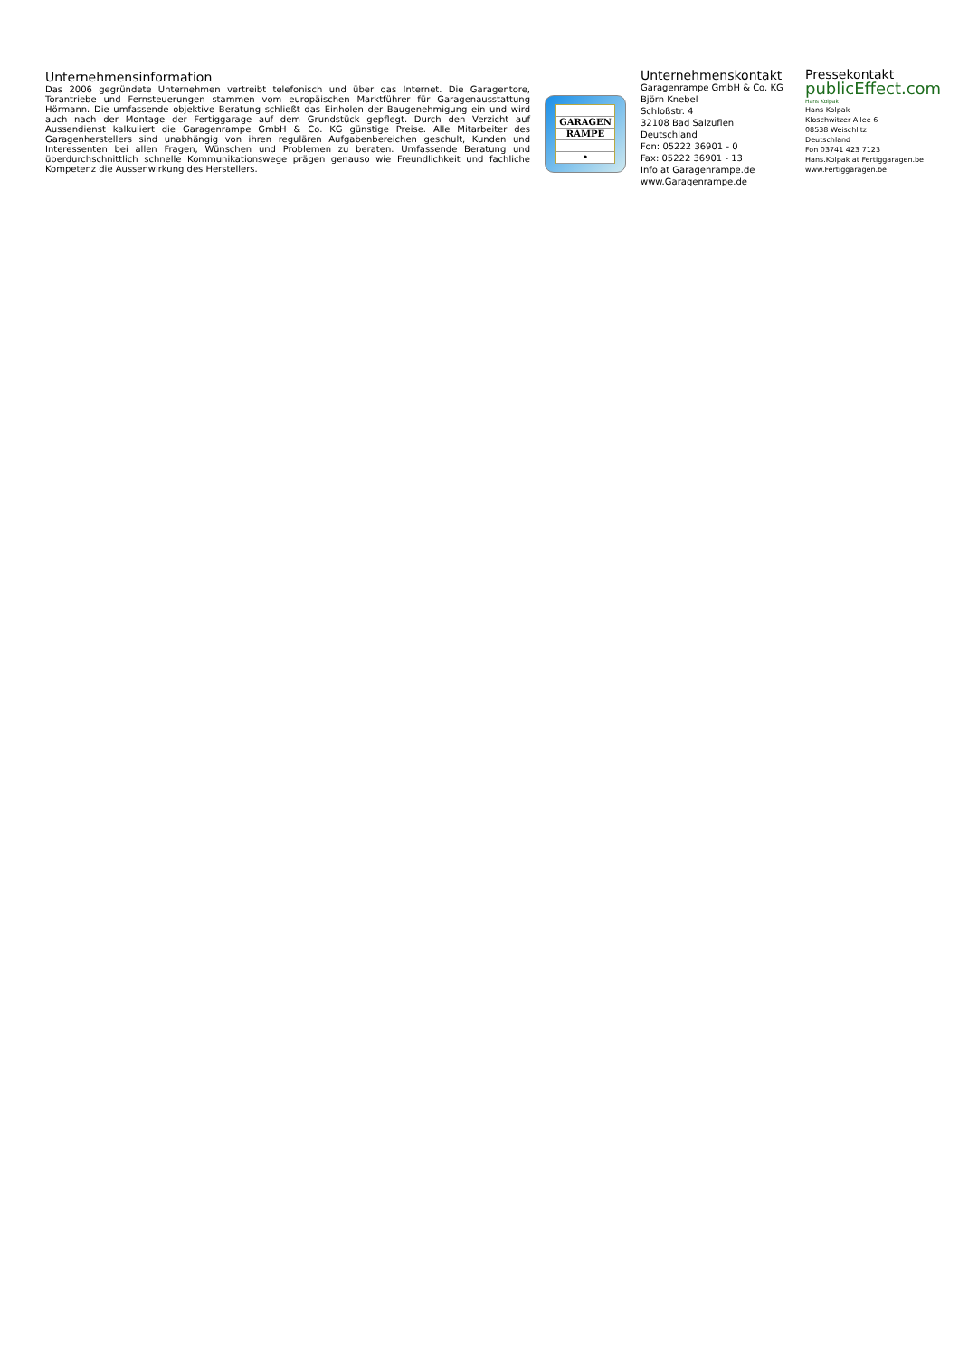Unternehmensinformation
Das 2006 gegründete Unternehmen vertreibt telefonisch und über das Internet. Die Garagentore, Torantriebe und Fernsteuerungen stammen vom europäischen Marktführer für Garagenausstattung Hörmann. Die umfassende objektive Beratung schließt das Einholen der Baugenehmigung ein und wird auch nach der Montage der Fertiggarage auf dem Grundstück gepflegt. Durch den Verzicht auf Aussendienst kalkuliert die Garagenrampe GmbH & Co. KG günstige Preise. Alle Mitarbeiter des Garagenherstellers sind unabhängig von ihren regulären Aufgabenbereichen geschult, Kunden und Interessenten bei allen Fragen, Wünschen und Problemen zu beraten. Umfassende Beratung und überdurchschnittlich schnelle Kommunikationswege prägen genauso wie Freundlichkeit und fachliche Kompetenz die Aussenwirkung des Herstellers.
GARAGEN
RAMPE
•
Unternehmenskontakt
Garagenrampe GmbH & Co. KG
Björn Knebel
Schloßstr. 4
32108 Bad Salzuflen
Deutschland
Fon: 05222 36901 - 0
Fax: 05222 36901 - 13
Info at Garagenrampe.de
www.Garagenrampe.de
Pressekontakt
publicEffect.com
Hans Kolpak
Hans Kolpak
Kloschwitzer Allee 6
08538 Weischlitz
Deutschland
Fon 03741 423 7123
Hans.Kolpak at Fertiggaragen.be
www.Fertiggaragen.be